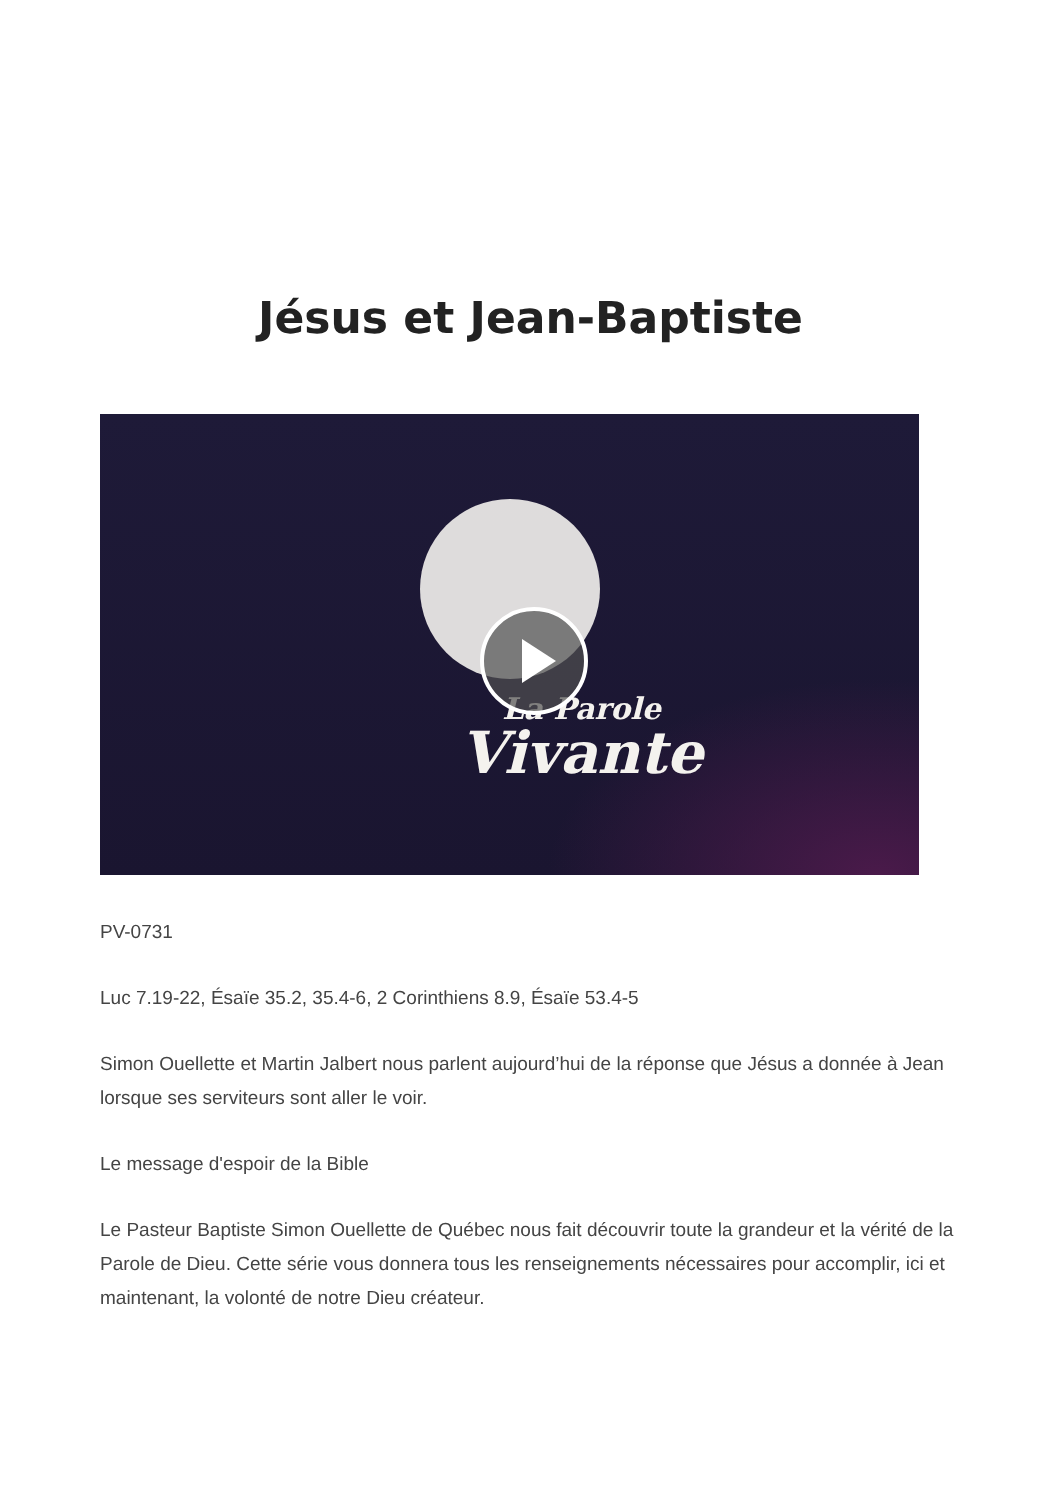Jésus et Jean-Baptiste
La Parole
Vivante
PV-0731
Luc 7.19-22, Ésaïe 35.2, 35.4-6, 2 Corinthiens 8.9, Ésaïe 53.4-5
Simon Ouellette et Martin Jalbert nous parlent aujourd’hui de la réponse que Jésus a donnée à Jean lorsque ses serviteurs sont aller le voir.
Le message d'espoir de la Bible
Le Pasteur Baptiste Simon Ouellette de Québec nous fait découvrir toute la grandeur et la vérité de la Parole de Dieu. Cette série vous donnera tous les renseignements nécessaires pour accomplir, ici et maintenant, la volonté de notre Dieu créateur.